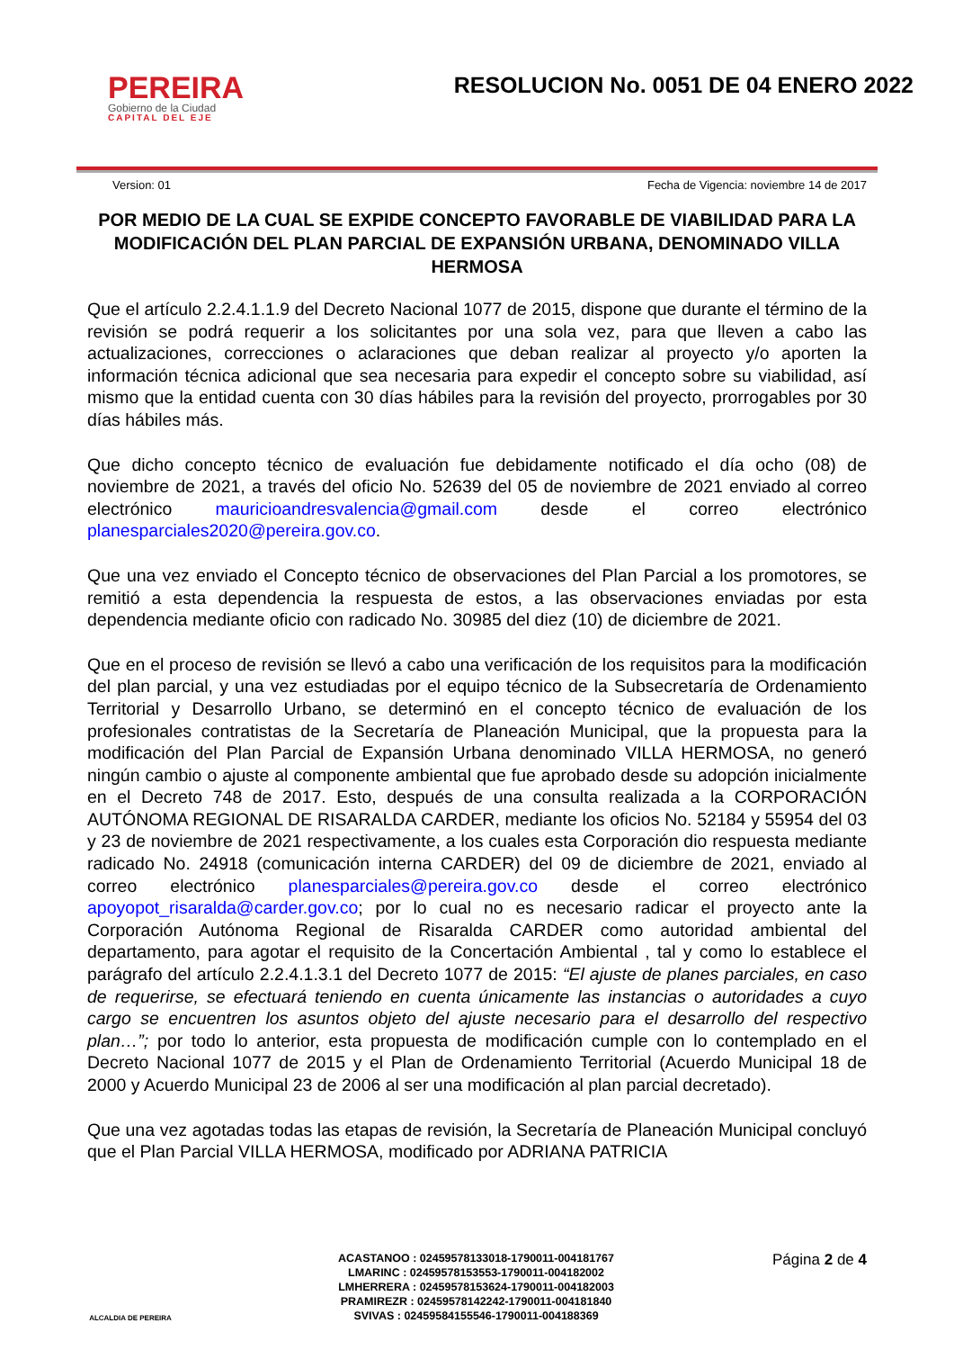PEREIRA
Gobierno de la Ciudad
CAPITAL DEL EJE
RESOLUCION No. 0051 DE 04 ENERO 2022
Version: 01 Fecha de Vigencia: noviembre 14 de 2017
POR MEDIO DE LA CUAL SE EXPIDE CONCEPTO FAVORABLE DE VIABILIDAD PARA LA MODIFICACIÓN DEL PLAN PARCIAL DE EXPANSIÓN URBANA, DENOMINADO VILLA HERMOSA
Que el artículo 2.2.4.1.1.9 del Decreto Nacional 1077 de 2015, dispone que durante el término de la revisión se podrá requerir a los solicitantes por una sola vez, para que lleven a cabo las actualizaciones, correcciones o aclaraciones que deban realizar al proyecto y/o aporten la información técnica adicional que sea necesaria para expedir el concepto sobre su viabilidad, así mismo que la entidad cuenta con 30 días hábiles para la revisión del proyecto, prorrogables por 30 días hábiles más.
Que dicho concepto técnico de evaluación fue debidamente notificado el día ocho (08) de noviembre de 2021, a través del oficio No. 52639 del 05 de noviembre de 2021 enviado al correo electrónico mauricioandresvalencia@gmail.com desde el correo electrónico planesparciales2020@pereira.gov.co.
Que una vez enviado el Concepto técnico de observaciones del Plan Parcial a los promotores, se remitió a esta dependencia la respuesta de estos, a las observaciones enviadas por esta dependencia mediante oficio con radicado No. 30985 del diez (10) de diciembre de 2021.
Que en el proceso de revisión se llevó a cabo una verificación de los requisitos para la modificación del plan parcial, y una vez estudiadas por el equipo técnico de la Subsecretaría de Ordenamiento Territorial y Desarrollo Urbano, se determinó en el concepto técnico de evaluación de los profesionales contratistas de la Secretaría de Planeación Municipal, que la propuesta para la modificación del Plan Parcial de Expansión Urbana denominado VILLA HERMOSA, no generó ningún cambio o ajuste al componente ambiental que fue aprobado desde su adopción inicialmente en el Decreto 748 de 2017. Esto, después de una consulta realizada a la CORPORACIÓN AUTÓNOMA REGIONAL DE RISARALDA CARDER, mediante los oficios No. 52184 y 55954 del 03 y 23 de noviembre de 2021 respectivamente, a los cuales esta Corporación dio respuesta mediante radicado No. 24918 (comunicación interna CARDER) del 09 de diciembre de 2021, enviado al correo electrónico planesparciales@pereira.gov.co desde el correo electrónico apoyopot_risaralda@carder.gov.co; por lo cual no es necesario radicar el proyecto ante la Corporación Autónoma Regional de Risaralda CARDER como autoridad ambiental del departamento, para agotar el requisito de la Concertación Ambiental , tal y como lo establece el parágrafo del artículo 2.2.4.1.3.1 del Decreto 1077 de 2015: “El ajuste de planes parciales, en caso de requerirse, se efectuará teniendo en cuenta únicamente las instancias o autoridades a cuyo cargo se encuentren los asuntos objeto del ajuste necesario para el desarrollo del respectivo plan…”; por todo lo anterior, esta propuesta de modificación cumple con lo contemplado en el Decreto Nacional 1077 de 2015 y el Plan de Ordenamiento Territorial (Acuerdo Municipal 18 de 2000 y Acuerdo Municipal 23 de 2006 al ser una modificación al plan parcial decretado).
Que una vez agotadas todas las etapas de revisión, la Secretaría de Planeación Municipal concluyó que el Plan Parcial VILLA HERMOSA, modificado por ADRIANA PATRICIA
ALCALDIA DE PEREIRA
ACASTANOO : 02459578133018-1790011-004181767
LMARINC : 02459578153553-1790011-004182002
LMHERRERA : 02459578153624-1790011-004182003
PRAMIREZR : 02459578142242-1790011-004181840
SVIVAS : 02459584155546-1790011-004188369
Página 2 de 4